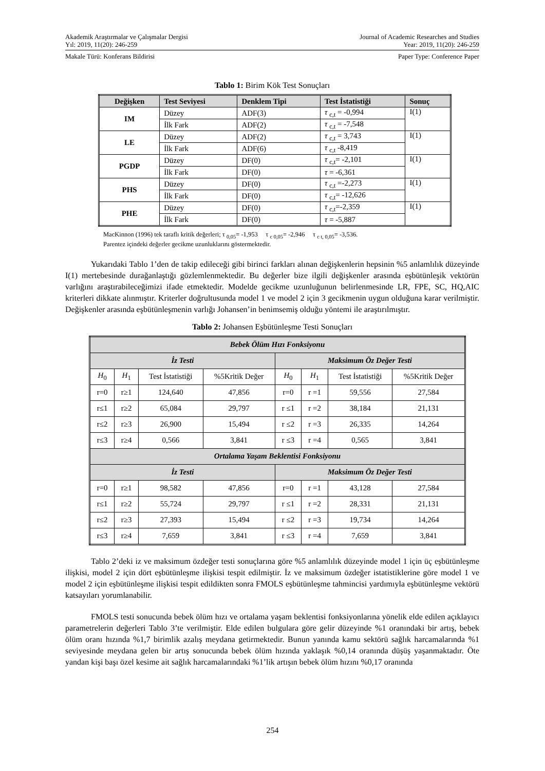Akademik Araştırmalar ve Çalışmalar Dergisi
Yıl: 2019, 11(20): 246-259
Journal of Academic Researches and Studies
Year: 2019, 11(20): 246-259
Makale Türü: Konferans Bildirisi
Paper Type: Conference Paper
Tablo 1: Birim Kök Test Sonuçları
| Değişken | Test Seviyesi | Denklem Tipi | Test İstatistiği | Sonuç |
| --- | --- | --- | --- | --- |
| IM | Düzey | ADF(3) | τ <sub>c,t</sub> = -0,994 | I(1) |
| | İlk Fark | ADF(2) | τ <sub>c,t</sub> = -7,548 | |
| LE | Düzey | ADF(2) | τ <sub>c,t</sub> = 3,743 | I(1) |
| | İlk Fark | ADF(6) | τ <sub>c,t</sub> -8,419 | |
| PGDP | Düzey | DF(0) | τ <sub>c,t</sub>= -2,101 | I(1) |
| | İlk Fark | DF(0) | τ = -6,361 | |
| PHS | Düzey | DF(0) | τ <sub>c,t</sub> =-2,273 | I(1) |
| | İlk Fark | DF(0) | τ <sub>c,t</sub>= -12,626 | |
| PHE | Düzey | DF(0) | τ <sub>c,t</sub>=-2,359 | I(1) |
| | İlk Fark | DF(0) | τ = -5,887 | |
MacKinnon (1996) tek taraflı kritik değerleri; τ <sub>0,05</sub>= -1,953 τ <sub>c 0,05</sub>= -2,946 τ <sub>c t, 0,05</sub>= -3,536.
Parentez içindeki değerler gecikme uzunluklarını göstermektedir.
Yukarıdaki Tablo 1’den de takip edileceği gibi birinci farkları alınan değişkenlerin hepsinin %5 anlamlılık düzeyinde I(1) mertebesinde durağanlaştığı gözlemlenmektedir. Bu değerler bize ilgili değişkenler arasında eşbütünleşik vektörün varlığını araştırabileceğimizi ifade etmektedir. Modelde gecikme uzunluğunun belirlenmesinde LR, FPE, SC, HQ,AIC kriterleri dikkate alınmıştır. Kriterler doğrultusunda model 1 ve model 2 için 3 gecikmenin uygun olduğuna karar verilmiştir. Değişkenler arasında eşbütünleşmenin varlığı Johansen’in benimsemiş olduğu yöntemi ile araştırılmıştır.
Tablo 2: Johansen Eşbütünleşme Testi Sonuçları
| Bebek Ölüm Hızı Fonksiyonu | | | | | | | |
| İz Testi | | | | Maksimum Öz Değer Testi | | | |
| H<sub>0</sub> | H<sub>1</sub> | Test İstatistiği | %5Kritik Değer | H<sub>0</sub> | H<sub>1</sub> | Test İstatistiği | %5Kritik Değer |
| r=0 | r≥1 | 124,640 | 47,856 | r=0 | r =1 | 59,556 | 27,584 |
| r≤1 | r≥2 | 65,084 | 29,797 | r ≤1 | r =2 | 38,184 | 21,131 |
| r≤2 | r≥3 | 26,900 | 15,494 | r ≤2 | r =3 | 26,335 | 14,264 |
| r≤3 | r≥4 | 0,566 | 3,841 | r ≤3 | r =4 | 0,565 | 3,841 |
| Ortalama Yaşam Beklentisi Fonksiyonu | | | | | | | |
| İz Testi | | | | Maksimum Öz Değer Testi | | | |
| r=0 | r≥1 | 98,582 | 47,856 | r=0 | r =1 | 43,128 | 27,584 |
| r≤1 | r≥2 | 55,724 | 29,797 | r ≤1 | r =2 | 28,331 | 21,131 |
| r≤2 | r≥3 | 27,393 | 15,494 | r ≤2 | r =3 | 19,734 | 14,264 |
| r≤3 | r≥4 | 7,659 | 3,841 | r ≤3 | r =4 | 7,659 | 3,841 |
Tablo 2’deki iz ve maksimum özdeğer testi sonuçlarına göre %5 anlamlılık düzeyinde model 1 için üç eşbütünleşme ilişkisi, model 2 için dört eşbütünleşme ilişkisi tespit edilmiştir. İz ve maksimum özdeğer istatistiklerine göre model 1 ve model 2 için eşbütünleşme ilişkisi tespit edildikten sonra FMOLS eşbütünleşme tahmincisi yardımıyla eşbütünleşme vektörü katsayıları yorumlanabilir.
FMOLS testi sonucunda bebek ölüm hızı ve ortalama yaşam beklentisi fonksiyonlarına yönelik elde edilen açıklayıcı parametrelerin değerleri Tablo 3’te verilmiştir. Elde edilen bulgulara göre gelir düzeyinde %1 oranındaki bir artış, bebek ölüm oranı hızında %1,7 birimlik azalış meydana getirmektedir. Bunun yanında kamu sektörü sağlık harcamalarında %1 seviyesinde meydana gelen bir artış sonucunda bebek ölüm hızında yaklaşık %0,14 oranında düşüş yaşanmaktadır. Öte yandan kişi başı özel kesime ait sağlık harcamalarındaki %1’lik artışın bebek ölüm hızını %0,17 oranında
254